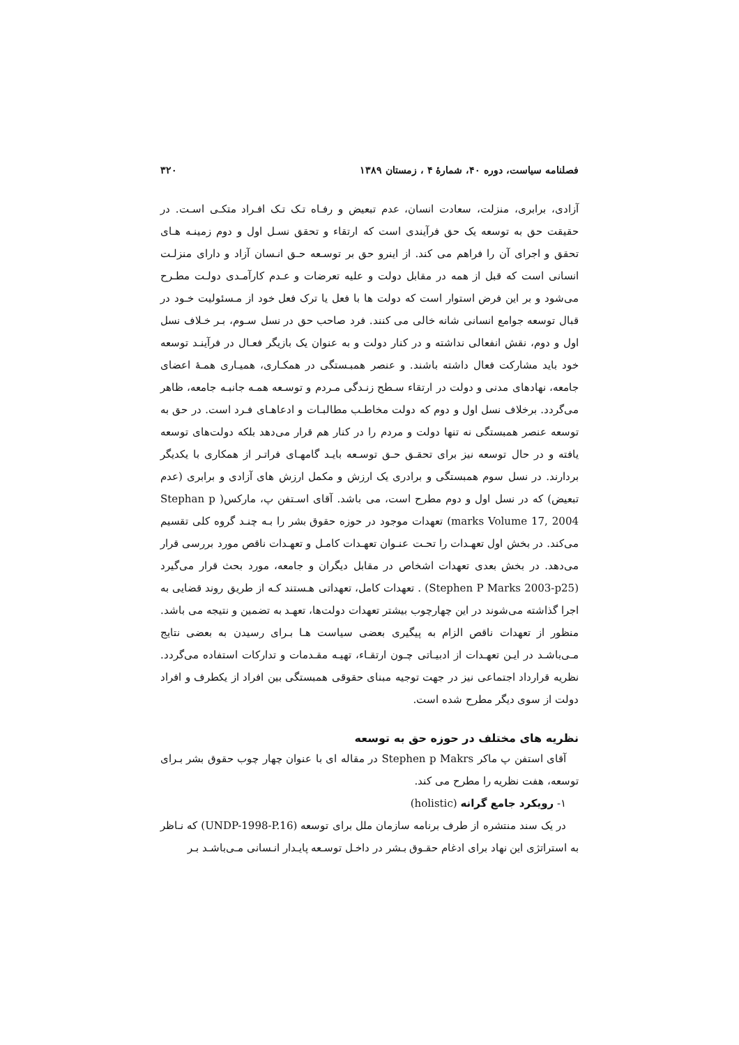فصلنامه سیاست، دوره ۴۰، شمارهٔ ۴ ، زمستان ۱۳۸۹ ۳۲۰
آزادی، برابری، منزلت، سعادت انسان، عدم تبعیض و رفـاه تـک تـک افـراد متکـی اسـت. در حقیقت حق به توسعه یک حق فرآیندی است که ارتقاء و تحقق نسـل اول و دوم زمینـه هـای تحقق و اجرای آن را فراهم می کند. از اینرو حق بر توسـعه حـق انـسان آزاد و دارای منزلـت انسانی است که قبل از همه در مقابل دولت و علیه تعرضات و عـدم کارآمـدی دولـت مطـرح می‌شود و بر این فرض استوار است که دولت ها با فعل یا ترک فعل خود از مـسئولیت خـود در قبال توسعه جوامع انسانی شانه خالی می کنند. فرد صاحب حق در نسل سـوم، بـر خـلاف نسل اول و دوم، نقش انفعالی نداشته و در کنار دولت و به عنوان یک بازیگر فعـال در فرآینـد توسعه خود باید مشارکت فعال داشته باشند. و عنصر همبـستگی در همکـاری، همیـاری همـهٔ اعضای جامعه، نهادهای مدنی و دولت در ارتقاء سـطح زنـدگی مـردم و توسـعه همـه جانبـه جامعه، ظاهر می‌گردد. برخلاف نسل اول و دوم که دولت مخاطـب مطالبـات و ادعاهـای فـرد است. در حق به توسعه عنصر همبستگی نه تنها دولت و مردم را در کنار هم قرار می‌دهد بلکه دولت‌های توسعه یافته و در حال توسعه نیز برای تحقـق حـق توسـعه بایـد گامهـای فراتـر از همکاری با یکدیگر بردارند. در نسل سوم همبستگی و برادری یک ارزش و مکمل ارزش های آزادی و برابری (عدم تبعیض) که در نسل اول و دوم مطرح است، می باشد. آقای اسـتفن پ، مارکس( Stephan p marks Volume 17, 2004) تعهدات موجود در حوزه حقوق بشر را بـه چنـد گروه کلی تقسیم می‌کند. در بخش اول تعهـدات را تحـت عنـوان تعهـدات کامـل و تعهـدات ناقص مورد بررسی قرار می‌دهد. در بخش بعدی تعهدات اشخاص در مقابل دیگران و جامعه، مورد بحث قرار می‌گیرد (Stephen P Marks 2003-p25) . تعهدات کامل، تعهداتی هـستند کـه از طریق روند قضایی به اجرا گذاشته می‌شوند در این چهارچوب بیشتر تعهدات دولت‌ها، تعهـد به تضمین و نتیجه می باشد. منظور از تعهدات ناقص الزام به پیگیری بعضی سیاست هـا بـرای رسیدن به بعضی نتایج مـی‌باشـد در ایـن تعهـدات از ادبیـاتی چـون ارتقـاء، تهیـه مقـدمات و تدارکات استفاده می‌گردد. نظریه قرارداد اجتماعی نیز در جهت توجیه مبنای حقوقی همبستگی بین افراد از یکطرف و افراد دولت از سوی دیگر مطرح شده است.
نظریه های مختلف در حوزه حق به توسعه
آقای استفن پ ماکر Stephen p Makrs در مقاله ای با عنوان چهار چوب حقوق بشر بـرای توسعه، هفت نظریه را مطرح می کند.
۱- رویکرد جامع گرانه (holistic)
در یک سند منتشره از طرف برنامه سازمان ملل برای توسعه (UNDP-1998-P.16) که نـاظر به استراتژی این نهاد برای ادغام حقـوق بـشر در داخـل توسـعه پایـدار انـسانی مـی‌باشـد بـر